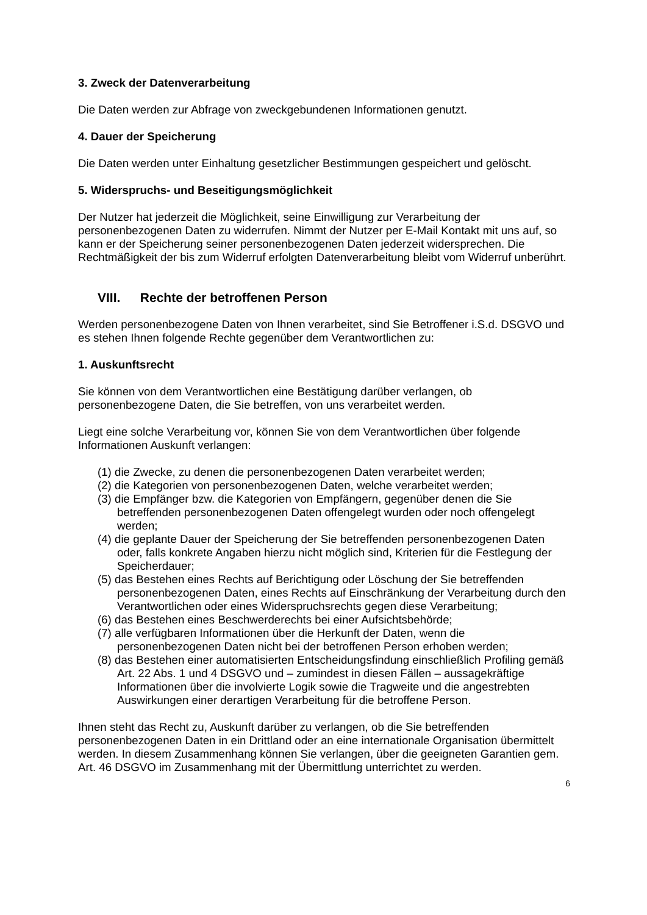3. Zweck der Datenverarbeitung
Die Daten werden zur Abfrage von zweckgebundenen Informationen genutzt.
4. Dauer der Speicherung
Die Daten werden unter Einhaltung gesetzlicher Bestimmungen gespeichert und gelöscht.
5. Widerspruchs- und Beseitigungsmöglichkeit
Der Nutzer hat jederzeit die Möglichkeit, seine Einwilligung zur Verarbeitung der personenbezogenen Daten zu widerrufen. Nimmt der Nutzer per E-Mail Kontakt mit uns auf, so kann er der Speicherung seiner personenbezogenen Daten jederzeit widersprechen. Die Rechtmäßigkeit der bis zum Widerruf erfolgten Datenverarbeitung bleibt vom Widerruf unberührt.
VIII. Rechte der betroffenen Person
Werden personenbezogene Daten von Ihnen verarbeitet, sind Sie Betroffener i.S.d. DSGVO und es stehen Ihnen folgende Rechte gegenüber dem Verantwortlichen zu:
1. Auskunftsrecht
Sie können von dem Verantwortlichen eine Bestätigung darüber verlangen, ob personenbezogene Daten, die Sie betreffen, von uns verarbeitet werden.
Liegt eine solche Verarbeitung vor, können Sie von dem Verantwortlichen über folgende Informationen Auskunft verlangen:
(1) die Zwecke, zu denen die personenbezogenen Daten verarbeitet werden;
(2) die Kategorien von personenbezogenen Daten, welche verarbeitet werden;
(3) die Empfänger bzw. die Kategorien von Empfängern, gegenüber denen die Sie betreffenden personenbezogenen Daten offengelegt wurden oder noch offengelegt werden;
(4) die geplante Dauer der Speicherung der Sie betreffenden personenbezogenen Daten oder, falls konkrete Angaben hierzu nicht möglich sind, Kriterien für die Festlegung der Speicherdauer;
(5) das Bestehen eines Rechts auf Berichtigung oder Löschung der Sie betreffenden personenbezogenen Daten, eines Rechts auf Einschränkung der Verarbeitung durch den Verantwortlichen oder eines Widerspruchsrechts gegen diese Verarbeitung;
(6) das Bestehen eines Beschwerderechts bei einer Aufsichtsbehörde;
(7) alle verfügbaren Informationen über die Herkunft der Daten, wenn die personenbezogenen Daten nicht bei der betroffenen Person erhoben werden;
(8) das Bestehen einer automatisierten Entscheidungsfindung einschließlich Profiling gemäß Art. 22 Abs. 1 und 4 DSGVO und – zumindest in diesen Fällen – aussagekräftige Informationen über die involvierte Logik sowie die Tragweite und die angestrebten Auswirkungen einer derartigen Verarbeitung für die betroffene Person.
Ihnen steht das Recht zu, Auskunft darüber zu verlangen, ob die Sie betreffenden personenbezogenen Daten in ein Drittland oder an eine internationale Organisation übermittelt werden. In diesem Zusammenhang können Sie verlangen, über die geeigneten Garantien gem. Art. 46 DSGVO im Zusammenhang mit der Übermittlung unterrichtet zu werden.
6